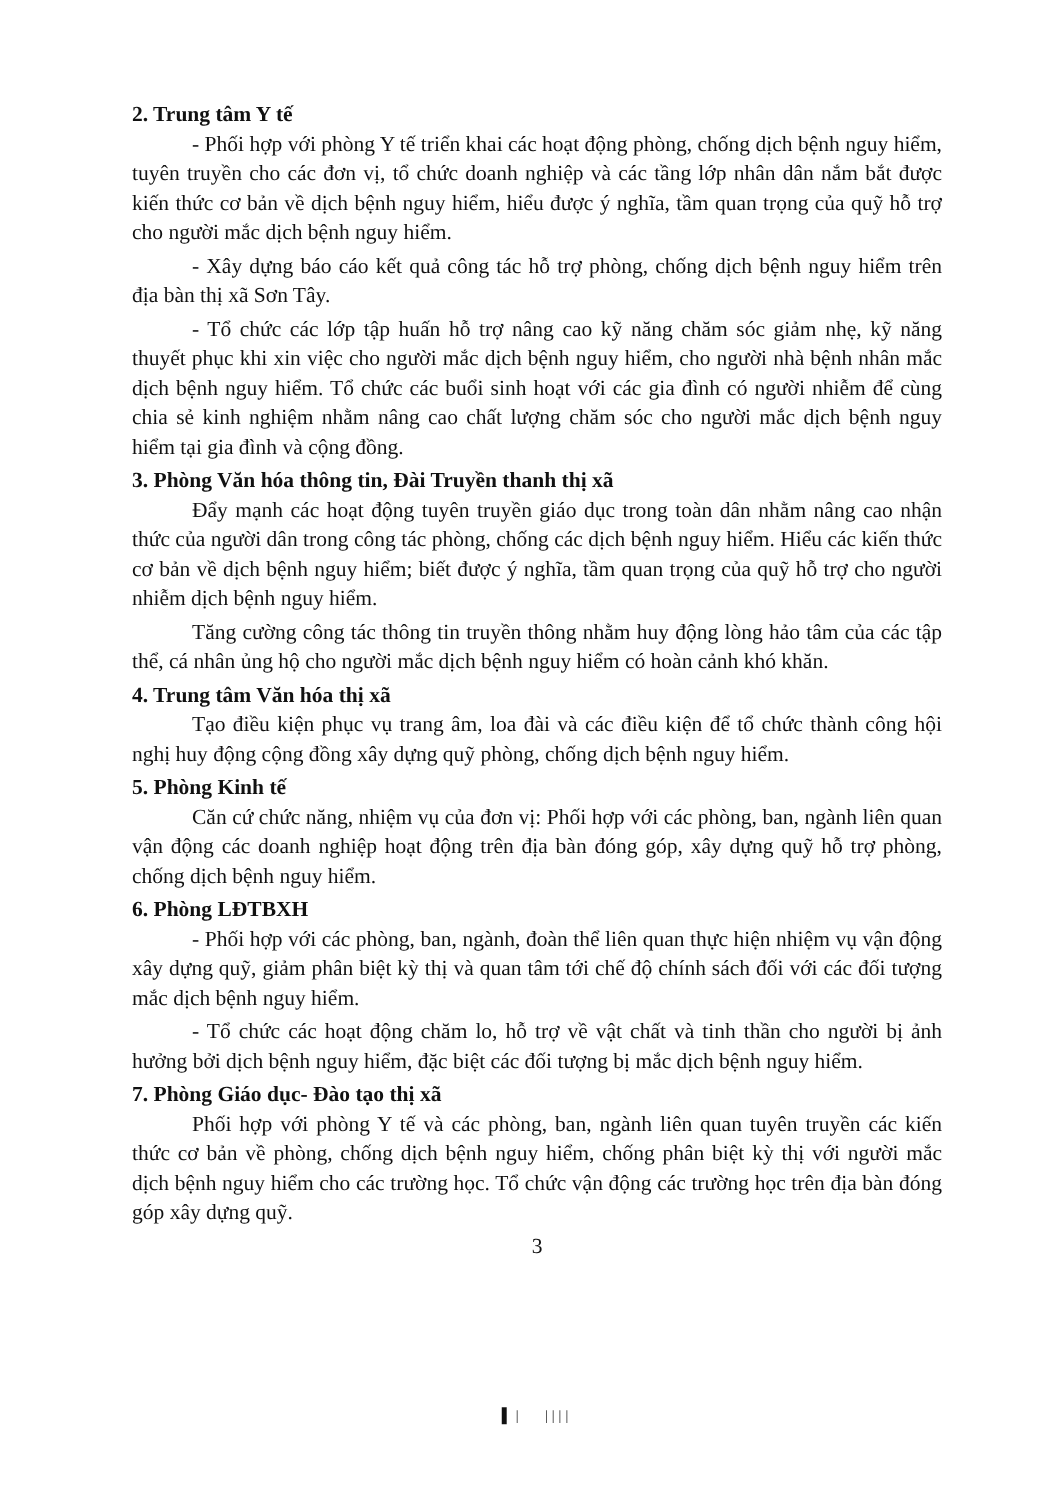2. Trung tâm Y tế
- Phối hợp với phòng Y tế triển khai các hoạt động phòng, chống dịch bệnh nguy hiểm, tuyên truyền cho các đơn vị, tổ chức doanh nghiệp và các tầng lớp nhân dân nắm bắt được kiến thức cơ bản về dịch bệnh nguy hiểm, hiểu được ý nghĩa, tầm quan trọng của quỹ hỗ trợ cho người mắc dịch bệnh nguy hiểm.
- Xây dựng báo cáo kết quả công tác hỗ trợ phòng, chống dịch bệnh nguy hiểm trên địa bàn thị xã Sơn Tây.
- Tổ chức các lớp tập huấn hỗ trợ nâng cao kỹ năng chăm sóc giảm nhẹ, kỹ năng thuyết phục khi xin việc cho người mắc dịch bệnh nguy hiểm, cho người nhà bệnh nhân mắc dịch bệnh nguy hiểm. Tổ chức các buổi sinh hoạt với các gia đình có người nhiễm để cùng chia sẻ kinh nghiệm nhằm nâng cao chất lượng chăm sóc cho người mắc dịch bệnh nguy hiểm tại gia đình và cộng đồng.
3. Phòng Văn hóa thông tin, Đài Truyền thanh thị xã
Đẩy mạnh các hoạt động tuyên truyền giáo dục trong toàn dân nhằm nâng cao nhận thức của người dân trong công tác phòng, chống các dịch bệnh nguy hiểm. Hiểu các kiến thức cơ bản về dịch bệnh nguy hiểm; biết được ý nghĩa, tầm quan trọng của quỹ hỗ trợ cho người nhiễm dịch bệnh nguy hiểm.
Tăng cường công tác thông tin truyền thông nhằm huy động lòng hảo tâm của các tập thể, cá nhân ủng hộ cho người mắc dịch bệnh nguy hiểm có hoàn cảnh khó khăn.
4. Trung tâm Văn hóa thị xã
Tạo điều kiện phục vụ trang âm, loa đài và các điều kiện để tổ chức thành công hội nghị huy động cộng đồng xây dựng quỹ phòng, chống dịch bệnh nguy hiểm.
5. Phòng Kinh tế
Căn cứ chức năng, nhiệm vụ của đơn vị: Phối hợp với các phòng, ban, ngành liên quan vận động các doanh nghiệp hoạt động trên địa bàn đóng góp, xây dựng quỹ hỗ trợ phòng, chống dịch bệnh nguy hiểm.
6. Phòng LĐTBXH
- Phối hợp với các phòng, ban, ngành, đoàn thể liên quan thực hiện nhiệm vụ vận động xây dựng quỹ, giảm phân biệt kỳ thị và quan tâm tới chế độ chính sách đối với các đối tượng mắc dịch bệnh nguy hiểm.
- Tổ chức các hoạt động chăm lo, hỗ trợ về vật chất và tinh thần cho người bị ảnh hưởng bởi dịch bệnh nguy hiểm, đặc biệt các đối tượng bị mắc dịch bệnh nguy hiểm.
7. Phòng Giáo dục- Đào tạo thị xã
Phối hợp với phòng Y tế và các phòng, ban, ngành liên quan tuyên truyền các kiến thức cơ bản về phòng, chống dịch bệnh nguy hiểm, chống phân biệt kỳ thị với người mắc dịch bệnh nguy hiểm cho các trường học. Tổ chức vận động các trường học trên địa bàn đóng góp xây dựng quỹ.
3
▌| ||||